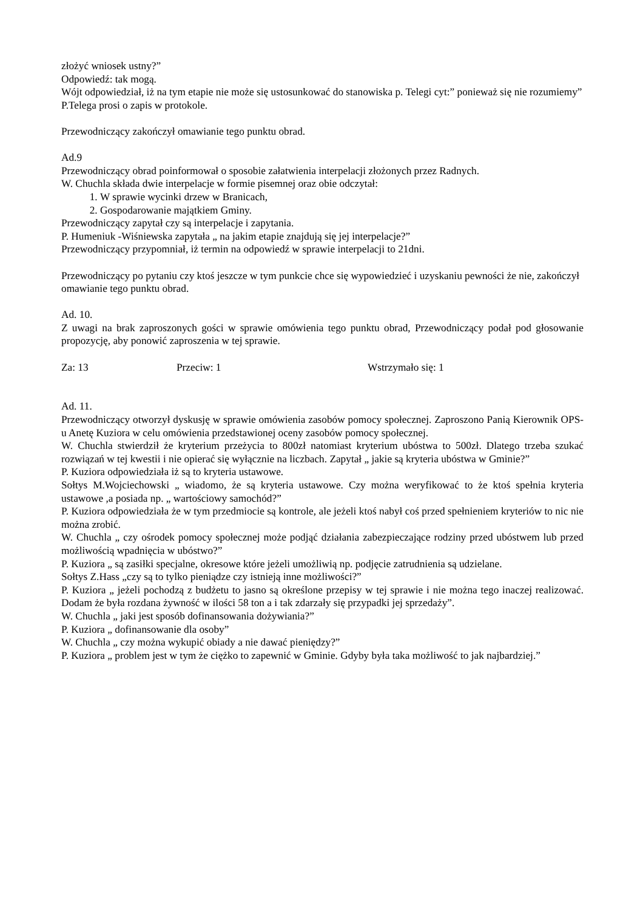złożyć wniosek ustny?”
Odpowiedź: tak mogą.
Wójt odpowiedział, iż na tym etapie nie może się ustosunkować do stanowiska p. Telegi cyt:” ponieważ się nie rozumiemy”
P.Telega prosi o zapis w protokole.
Przewodniczący zakończył omawianie tego punktu obrad.
Ad.9
Przewodniczący obrad poinformował o sposobie załatwienia interpelacji złożonych przez Radnych.
W. Chuchla składa dwie interpelacje w formie pisemnej oraz obie odczytał:
1. W sprawie wycinki drzew w Branicach,
2. Gospodarowanie majątkiem Gminy.
Przewodniczący zapytał czy są interpelacje i zapytania.
P. Humeniuk -Wiśniewska zapytała „ na jakim etapie znajdują się jej interpelacje?”
Przewodniczący przypomniał, iż termin na odpowiedź w sprawie interpelacji to 21dni.
Przewodniczący po pytaniu czy ktoś jeszcze w tym punkcie chce się wypowiedzieć i uzyskaniu pewności że nie, zakończył omawianie tego punktu obrad.
Ad. 10.
Z uwagi na brak zaproszonych gości w sprawie omówienia tego punktu obrad, Przewodniczący podał pod głosowanie propozycję, aby ponowić zaproszenia w tej sprawie.
Za: 13 Przeciw: 1 Wstrzymało się: 1
Ad. 11.
Przewodniczący otworzył dyskusję w sprawie omówienia zasobów pomocy społecznej. Zaproszono Panią Kierownik OPS-u Anetę Kuziora w celu omówienia przedstawionej oceny zasobów pomocy społecznej.
W. Chuchla stwierdził że kryterium przeżycia to 800zł natomiast kryterium ubóstwa to 500zł. Dlatego trzeba szukać rozwiązań w tej kwestii i nie opierać się wyłącznie na liczbach. Zapytał „ jakie są kryteria ubóstwa w Gminie?”
P. Kuziora odpowiedziała iż są to kryteria ustawowe.
Sołtys M.Wojciechowski „ wiadomo, że są kryteria ustawowe. Czy można weryfikować to że ktoś spełnia kryteria ustawowe ,a posiada np. „ wartościowy samochód?”
P. Kuziora odpowiedziała że w tym przedmiocie są kontrole, ale jeżeli ktoś nabył coś przed spełnieniem kryteriów to nic nie można zrobić.
W. Chuchla „ czy ośrodek pomocy społecznej może podjąć działania zabezpieczające rodziny przed ubóstwem lub przed możliwością wpadnięcia w ubóstwo?”
P. Kuziora „ są zasiłki specjalne, okresowe które jeżeli umożliwią np. podjęcie zatrudnienia są udzielane.
Sołtys Z.Hass „czy są to tylko pieniądze czy istnieją inne możliwości?”
P. Kuziora „ jeżeli pochodzą z budżetu to jasno są określone przepisy w tej sprawie i nie można tego inaczej realizować. Dodam że była rozdana żywność w ilości 58 ton a i tak zdarzały się przypadki jej sprzedaży”.
W. Chuchla „ jaki jest sposób dofinansowania dożywiania?”
P. Kuziora „ dofinansowanie dla osoby”
W. Chuchla „ czy można wykupić obiady a nie dawać pieniędzy?”
P. Kuziora „ problem jest w tym że ciężko to zapewnić w Gminie. Gdyby była taka możliwość to jak najbardziej.”